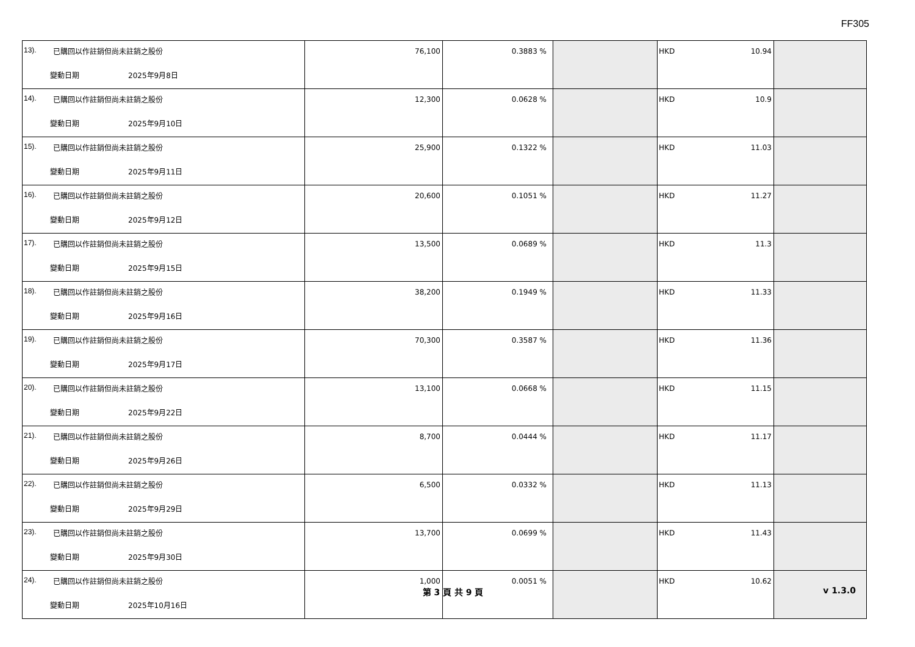FF305
| 13). 已購回以作註銷但尚未註銷之股份 變動日期 2025年9月8日 | 76,100 | 0.3883 % | | HKD 10.94 | |
| 14). 已購回以作註銷但尚未註銷之股份 變動日期 2025年9月10日 | 12,300 | 0.0628 % | | HKD 10.9 | |
| 15). 已購回以作註銷但尚未註銷之股份 變動日期 2025年9月11日 | 25,900 | 0.1322 % | | HKD 11.03 | |
| 16). 已購回以作註銷但尚未註銷之股份 變動日期 2025年9月12日 | 20,600 | 0.1051 % | | HKD 11.27 | |
| 17). 已購回以作註銷但尚未註銷之股份 變動日期 2025年9月15日 | 13,500 | 0.0689 % | | HKD 11.3 | |
| 18). 已購回以作註銷但尚未註銷之股份 變動日期 2025年9月16日 | 38,200 | 0.1949 % | | HKD 11.33 | |
| 19). 已購回以作註銷但尚未註銷之股份 變動日期 2025年9月17日 | 70,300 | 0.3587 % | | HKD 11.36 | |
| 20). 已購回以作註銷但尚未註銷之股份 變動日期 2025年9月22日 | 13,100 | 0.0668 % | | HKD 11.15 | |
| 21). 已購回以作註銷但尚未註銷之股份 變動日期 2025年9月26日 | 8,700 | 0.0444 % | | HKD 11.17 | |
| 22). 已購回以作註銷但尚未註銷之股份 變動日期 2025年9月29日 | 6,500 | 0.0332 % | | HKD 11.13 | |
| 23). 已購回以作註銷但尚未註銷之股份 變動日期 2025年9月30日 | 13,700 | 0.0699 % | | HKD 11.43 | |
| 24). 已購回以作註銷但尚未註銷之股份 變動日期 2025年10月16日 | 1,000 | 0.0051 % | | HKD 10.62 | |
第 3 頁 共 9 頁 v 1.3.0